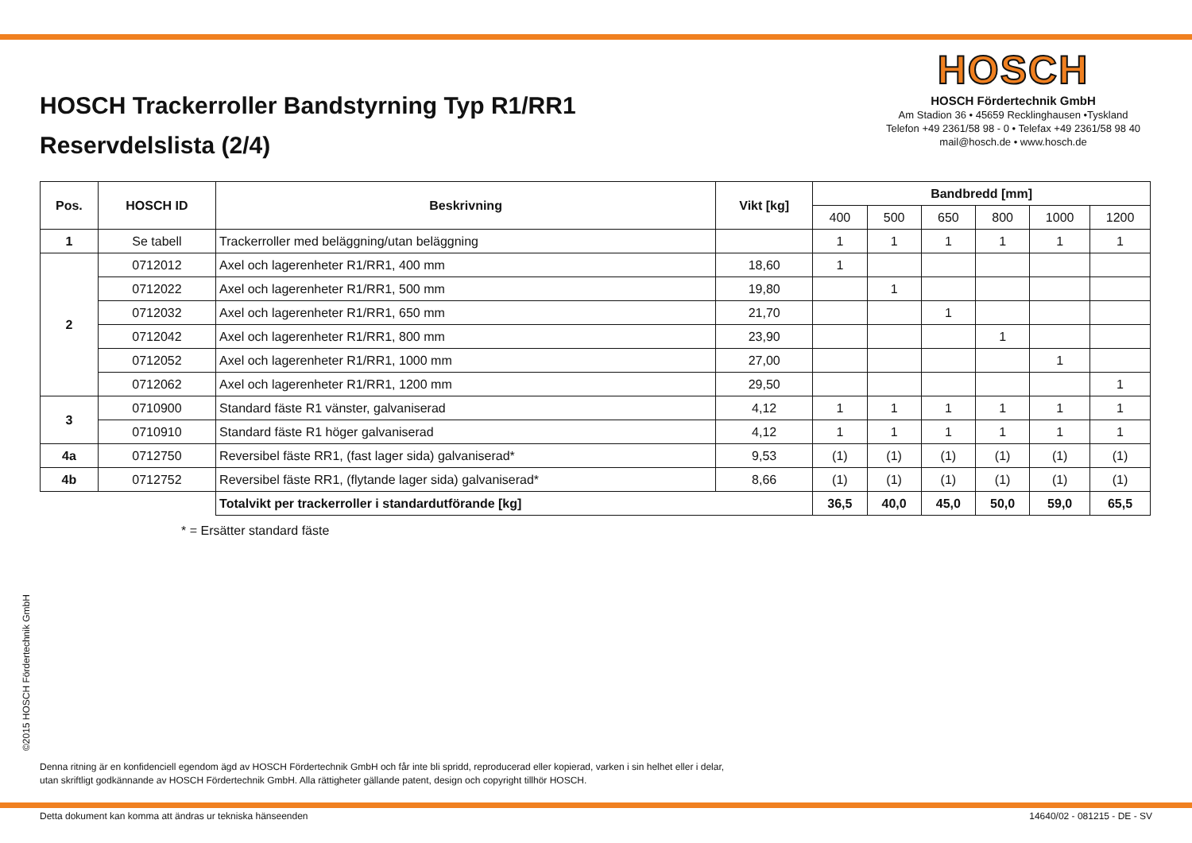HOSCH Trackerroller Bandstyrning Typ R1/RR1
Reservdelslista (2/4)
HOSCH
HOSCH Fördertechnik GmbH
Am Stadion 36 • 45659 Recklinghausen •Tyskland
Telefon +49 2361/58 98 - 0 • Telefax +49 2361/58 98 40
mail@hosch.de • www.hosch.de
| Pos. | HOSCH ID | Beskrivning | Vikt [kg] | Bandbredd [mm] | | | | | |
| --- | --- | --- | --- | --- | --- | --- | --- | --- | --- |
| | | | | 400 | 500 | 650 | 800 | 1000 | 1200 |
| 1 | Se tabell | Trackerroller med beläggning/utan beläggning | | 1 | 1 | 1 | 1 | 1 | 1 |
| 2 | 0712012 | Axel och lagerenheter R1/RR1, 400 mm | 18,60 | 1 | | | | | |
| | 0712022 | Axel och lagerenheter R1/RR1, 500 mm | 19,80 | | 1 | | | | |
| | 0712032 | Axel och lagerenheter R1/RR1, 650 mm | 21,70 | | | 1 | | | |
| | 0712042 | Axel och lagerenheter R1/RR1, 800 mm | 23,90 | | | | 1 | | |
| | 0712052 | Axel och lagerenheter R1/RR1, 1000 mm | 27,00 | | | | | 1 | |
| | 0712062 | Axel och lagerenheter R1/RR1, 1200 mm | 29,50 | | | | | | 1 |
| 3 | 0710900 | Standard fäste R1 vänster, galvaniserad | 4,12 | 1 | 1 | 1 | 1 | 1 | 1 |
| | 0710910 | Standard fäste R1 höger galvaniserad | 4,12 | 1 | 1 | 1 | 1 | 1 | 1 |
| 4a | 0712750 | Reversibel fäste RR1, (fast lager sida) galvaniserad* | 9,53 | (1) | (1) | (1) | (1) | (1) | (1) |
| 4b | 0712752 | Reversibel fäste RR1, (flytande lager sida) galvaniserad* | 8,66 | (1) | (1) | (1) | (1) | (1) | (1) |
| | | Totalvikt per trackerroller i standardutförande [kg] | | 36,5 | 40,0 | 45,0 | 50,0 | 59,0 | 65,5 |
* = Ersätter standard fäste
©2015 HOSCH Fördertechnik GmbH
Denna ritning är en konfidenciell egendom ägd av HOSCH Fördertechnik GmbH och får inte bli spridd, reproducerad eller kopierad, varken i sin helhet eller i delar,
utan skriftligt godkännande av HOSCH Fördertechnik GmbH. Alla rättigheter gällande patent, design och copyright tillhör HOSCH.
Detta dokument kan komma att ändras ur tekniska hänseenden 14640/02 - 081215 - DE - SV